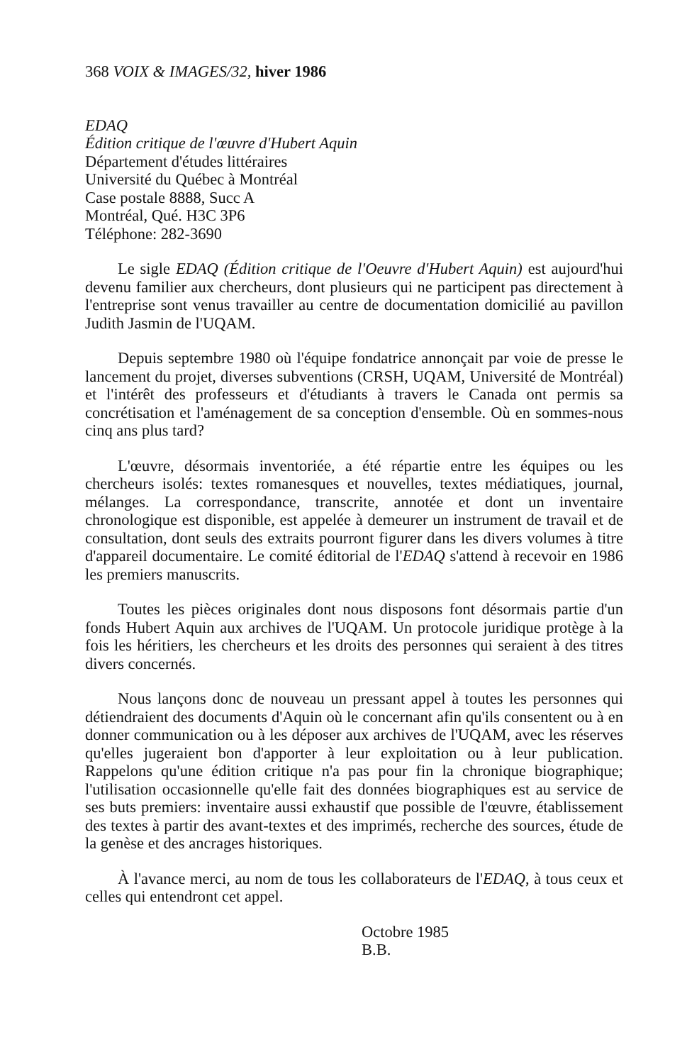368 VOIX & IMAGES/32, hiver 1986
EDAQ
Édition critique de l'œuvre d'Hubert Aquin
Département d'études littéraires
Université du Québec à Montréal
Case postale 8888, Succ A
Montréal, Qué. H3C 3P6
Téléphone: 282-3690
Le sigle EDAQ (Édition critique de l'Oeuvre d'Hubert Aquin) est aujourd'hui devenu familier aux chercheurs, dont plusieurs qui ne participent pas directement à l'entreprise sont venus travailler au centre de documentation domicilié au pavillon Judith Jasmin de l'UQAM.
Depuis septembre 1980 où l'équipe fondatrice annonçait par voie de presse le lancement du projet, diverses subventions (CRSH, UQAM, Université de Montréal) et l'intérêt des professeurs et d'étudiants à travers le Canada ont permis sa concrétisation et l'aménagement de sa conception d'ensemble. Où en sommes-nous cinq ans plus tard?
L'œuvre, désormais inventoriée, a été répartie entre les équipes ou les chercheurs isolés: textes romanesques et nouvelles, textes médiatiques, journal, mélanges. La correspondance, transcrite, annotée et dont un inventaire chronologique est disponible, est appelée à demeurer un instrument de travail et de consultation, dont seuls des extraits pourront figurer dans les divers volumes à titre d'appareil documentaire. Le comité éditorial de l'EDAQ s'attend à recevoir en 1986 les premiers manuscrits.
Toutes les pièces originales dont nous disposons font désormais partie d'un fonds Hubert Aquin aux archives de l'UQAM. Un protocole juridique protège à la fois les héritiers, les chercheurs et les droits des personnes qui seraient à des titres divers concernés.
Nous lançons donc de nouveau un pressant appel à toutes les personnes qui détiendraient des documents d'Aquin où le concernant afin qu'ils consentent ou à en donner communication ou à les déposer aux archives de l'UQAM, avec les réserves qu'elles jugeraient bon d'apporter à leur exploitation ou à leur publication. Rappelons qu'une édition critique n'a pas pour fin la chronique biographique; l'utilisation occasionnelle qu'elle fait des données biographiques est au service de ses buts premiers: inventaire aussi exhaustif que possible de l'œuvre, établissement des textes à partir des avant-textes et des imprimés, recherche des sources, étude de la genèse et des ancrages historiques.
À l'avance merci, au nom de tous les collaborateurs de l'EDAQ, à tous ceux et celles qui entendront cet appel.
Octobre 1985
B.B.